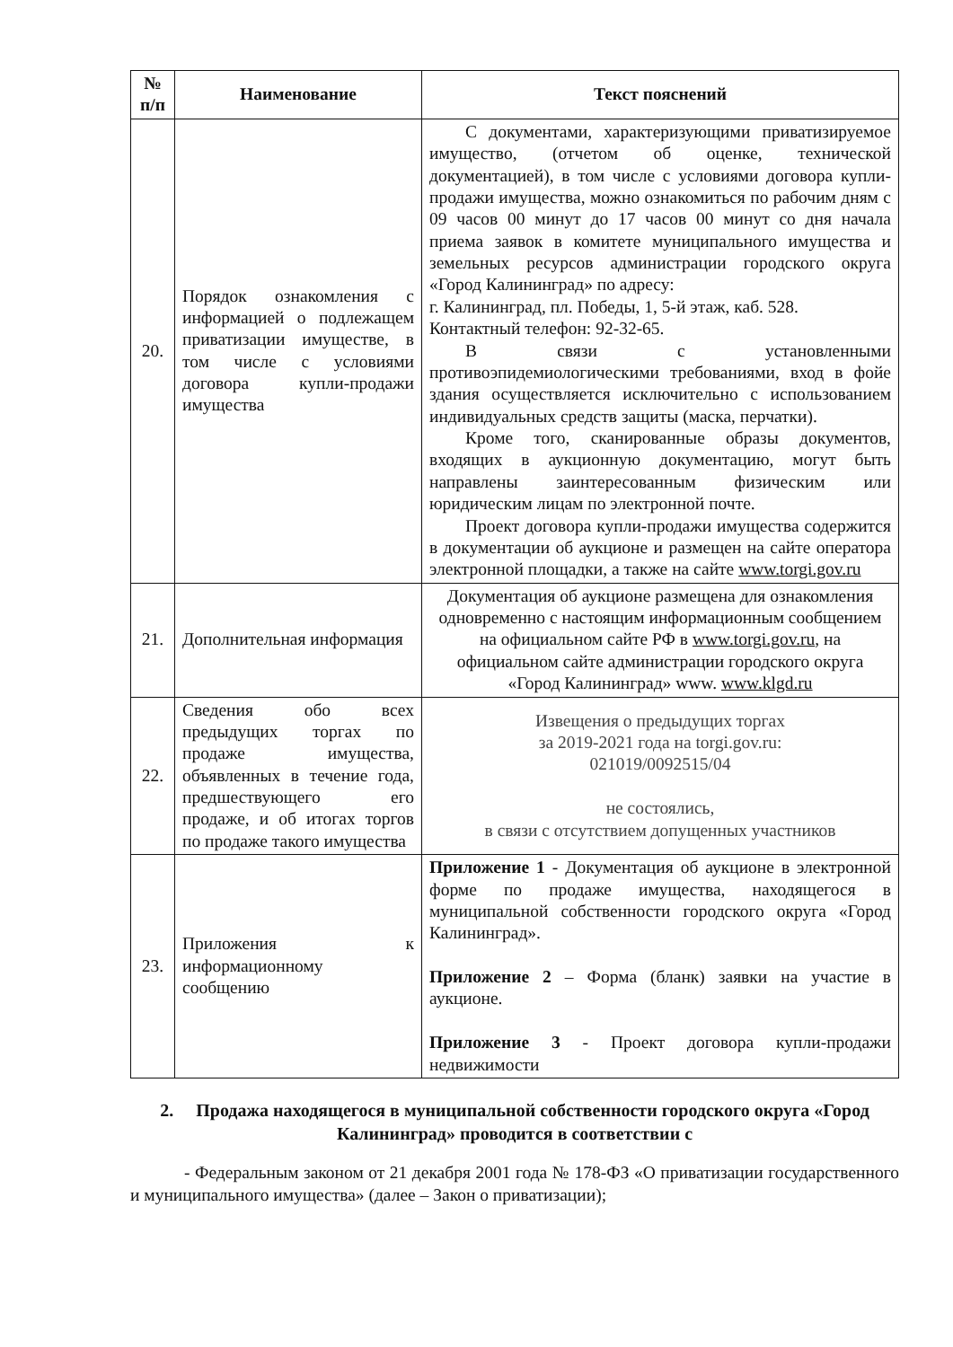| № п/п | Наименование | Текст пояснений |
| --- | --- | --- |
| 20. | Порядок ознакомления с информацией о подлежащем приватизации имуществе, в том числе с условиями договора купли-продажи имущества | С документами, характеризующими приватизируемое имущество, (отчетом об оценке, технической документацией), в том числе с условиями договора купли-продажи имущества, можно ознакомиться по рабочим дням с 09 часов 00 минут до 17 часов 00 минут со дня начала приема заявок в комитете муниципального имущества и земельных ресурсов администрации городского округа «Город Калининград» по адресу: г. Калининград, пл. Победы, 1, 5-й этаж, каб. 528. Контактный телефон: 92-32-65. В связи с установленными противоэпидемиологическими требованиями, вход в фойе здания осуществляется исключительно с использованием индивидуальных средств защиты (маска, перчатки). Кроме того, сканированные образы документов, входящих в аукционную документацию, могут быть направлены заинтересованным физическим или юридическим лицам по электронной почте. Проект договора купли-продажи имущества содержится в документации об аукционе и размещен на сайте оператора электронной площадки, а также на сайте www.torgi.gov.ru |
| 21. | Дополнительная информация | Документация об аукционе размещена для ознакомления одновременно с настоящим информационным сообщением на официальном сайте РФ в www.torgi.gov.ru , на официальном сайте администрации городского округа «Город Калининград» www. www.klgd.ru |
| 22. | Сведения обо всех предыдущих торгах по продаже имущества, объявленных в течение года, предшествующего его продаже, и об итогах торгов по продаже такого имущества | Извещения о предыдущих торгах за 2019-2021 года на torgi.gov.ru: 021019/0092515/04 не состоялись, в связи с отсутствием допущенных участников |
| 23. | Приложения к информационному сообщению | Приложение 1 - Документация об аукционе в электронной форме по продаже имущества, находящегося в муниципальной собственности городского округа «Город Калининград». Приложение 2 – Форма (бланк) заявки на участие в аукционе. Приложение 3 - Проект договора купли-продажи недвижимости |
2. Продажа находящегося в муниципальной собственности городского округа «Город Калининград» проводится в соответствии с
- Федеральным законом от 21 декабря 2001 года № 178-ФЗ «О приватизации государственного и муниципального имущества» (далее – Закон о приватизации);